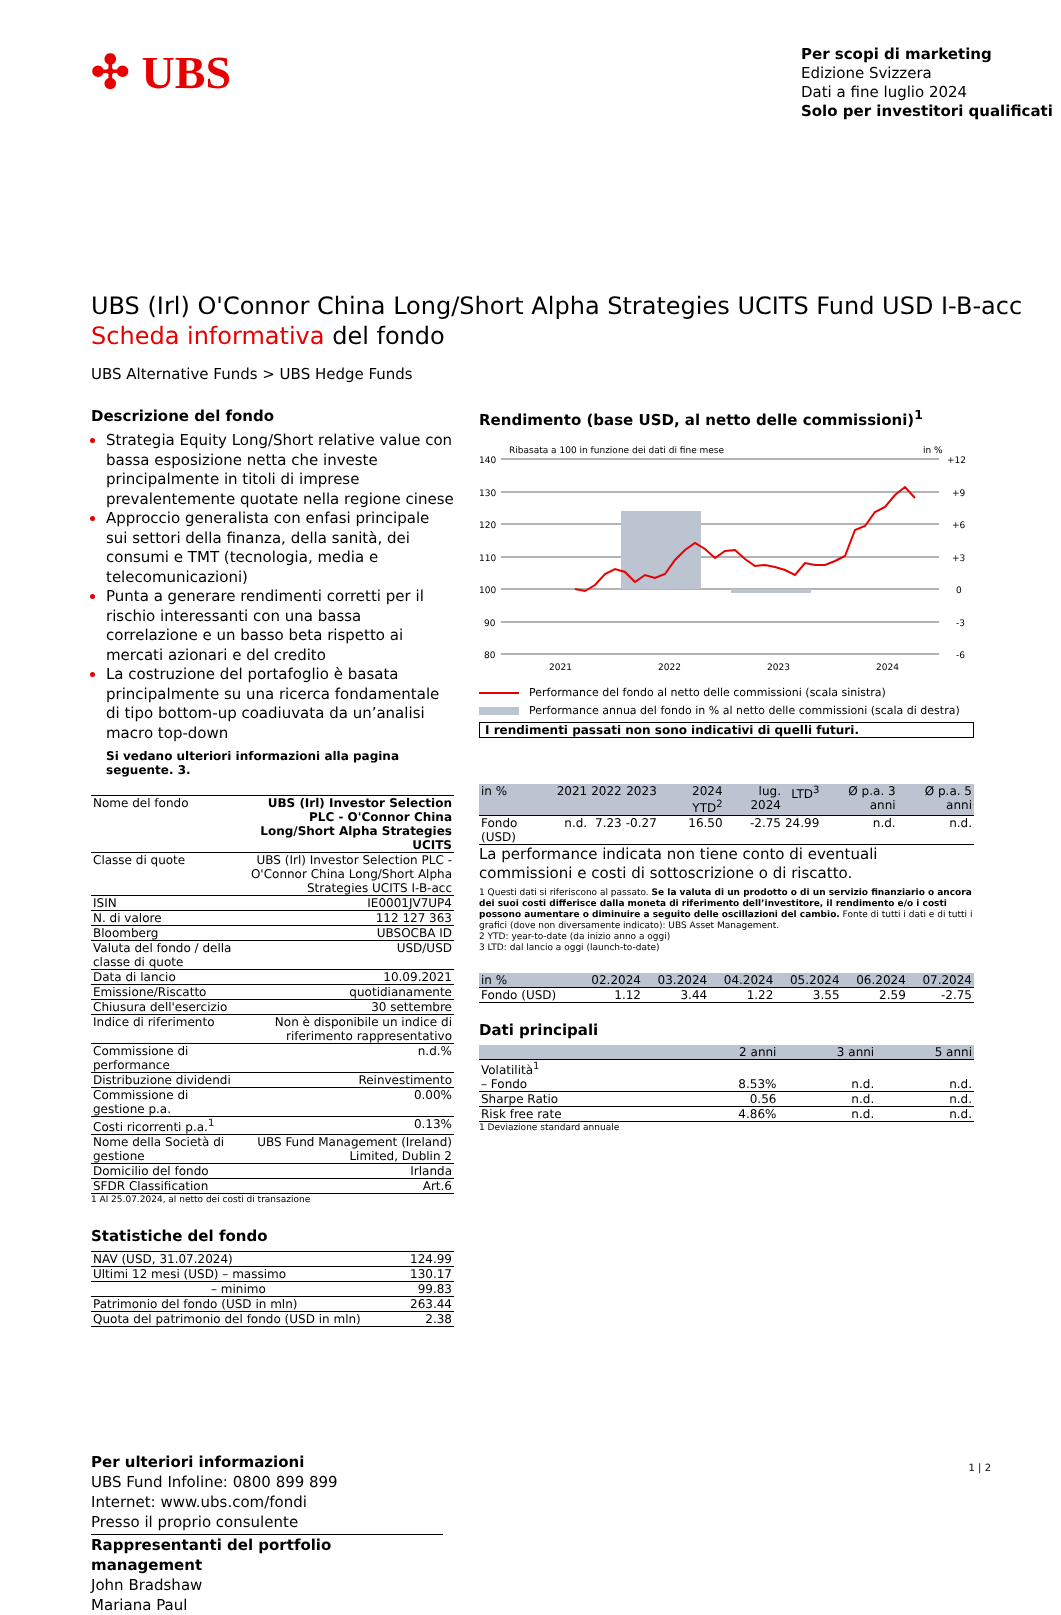✣ UBS
Per scopi di marketing
Edizione Svizzera
Dati a fine luglio 2024
Solo per investitori qualificati
UBS (Irl) O'Connor China Long/Short Alpha Strategies UCITS Fund USD I-B-acc
Scheda informativa del fondo
UBS Alternative Funds > UBS Hedge Funds
Descrizione del fondo
Strategia Equity Long/Short relative value con bassa esposizione netta che investe principalmente in titoli di imprese prevalentemente quotate nella regione cinese
Approccio generalista con enfasi principale sui settori della finanza, della sanità, dei consumi e TMT (tecnologia, media e telecomunicazioni)
Punta a generare rendimenti corretti per il rischio interessanti con una bassa correlazione e un basso beta rispetto ai mercati azionari e del credito
La costruzione del portafoglio è basata principalmente su una ricerca fondamentale di tipo bottom-up coadiuvata da un’analisi macro top-down
Si vedano ulteriori informazioni alla pagina seguente. 3.
| Nome del fondo | UBS (Irl) Investor Selection PLC - O'Connor China Long/Short Alpha Strategies UCITS |
| Classe di quote | UBS (Irl) Investor Selection PLC - O'Connor China Long/Short Alpha Strategies UCITS I-B-acc |
| ISIN | IE0001JV7UP4 |
| N. di valore | 112 127 363 |
| Bloomberg | UBSOCBA ID |
| Valuta del fondo / della classe di quote | USD/USD |
| Data di lancio | 10.09.2021 |
| Emissione/Riscatto | quotidianamente |
| Chiusura dell'esercizio | 30 settembre |
| Indice di riferimento | Non è disponibile un indice di riferimento rappresentativo |
| Commissione di performance | n.d.% |
| Distribuzione dividendi | Reinvestimento |
| Commissione di gestione p.a. | 0.00% |
| Costi ricorrenti p.a.<sup>1</sup> | 0.13% |
| Nome della Società di gestione | UBS Fund Management (Ireland) Limited, Dublin 2 |
| Domicilio del fondo | Irlanda |
| SFDR Classification | Art.6 |
1 Al 25.07.2024, al netto dei costi di transazione
Statistiche del fondo
| NAV (USD, 31.07.2024) | 124.99 |
| Ultimi 12 mesi (USD) – massimo | 130.17 |
| – minimo | 99.83 |
| Patrimonio del fondo (USD in mln) | 263.44 |
| Quota del patrimonio del fondo (USD in mln) | 2.38 |
Per ulteriori informazioni
UBS Fund Infoline: 0800 899 899
Internet: www.ubs.com/fondi
Presso il proprio consulente
Rappresentanti del portfolio management
John Bradshaw
Mariana Paul
Rendimento (base USD, al netto delle commissioni)<sup>1</sup>
Ribasata a 100 in funzione dei dati di fine mese
in %
140
130
120
110
100
90
80
+12
+9
+6
+3
0
-3
-6
2021
2022
2023
2024
Performance del fondo al netto delle commissioni (scala sinistra)
Performance annua del fondo in % al netto delle commissioni (scala di destra)
I rendimenti passati non sono indicativi di quelli futuri.
| in % | 2021 | 2022 | 2023 | 2024 YTD<sup>2</sup> | lug. 2024 | LTD<sup>3</sup> | Ø p.a. 3 anni | Ø p.a. 5 anni |
| --- | --- | --- | --- | --- | --- | --- | --- | --- |
| Fondo (USD) | n.d. | 7.23 | -0.27 | 16.50 | -2.75 | 24.99 | n.d. | n.d. |
La performance indicata non tiene conto di eventuali commissioni e costi di sottoscrizione o di riscatto.
1 Questi dati si riferiscono al passato. Se la valuta di un prodotto o di un servizio finanziario o ancora dei suoi costi differisce dalla moneta di riferimento dell’investitore, il rendimento e/o i costi possono aumentare o diminuire a seguito delle oscillazioni del cambio. Fonte di tutti i dati e di tutti i grafici (dove non diversamente indicato): UBS Asset Management.
2 YTD: year-to-date (da inizio anno a oggi)
3 LTD: dal lancio a oggi (launch-to-date)
| in % | 02.2024 | 03.2024 | 04.2024 | 05.2024 | 06.2024 | 07.2024 |
| --- | --- | --- | --- | --- | --- | --- |
| Fondo (USD) | 1.12 | 3.44 | 1.22 | 3.55 | 2.59 | -2.75 |
Dati principali
| | 2 anni | 3 anni | 5 anni |
| --- | --- | --- | --- |
| Volatilità<sup>1</sup> | | | |
| – Fondo | 8.53% | n.d. | n.d. |
| Sharpe Ratio | 0.56 | n.d. | n.d. |
| Risk free rate | 4.86% | n.d. | n.d. |
1 Deviazione standard annuale
1 | 2